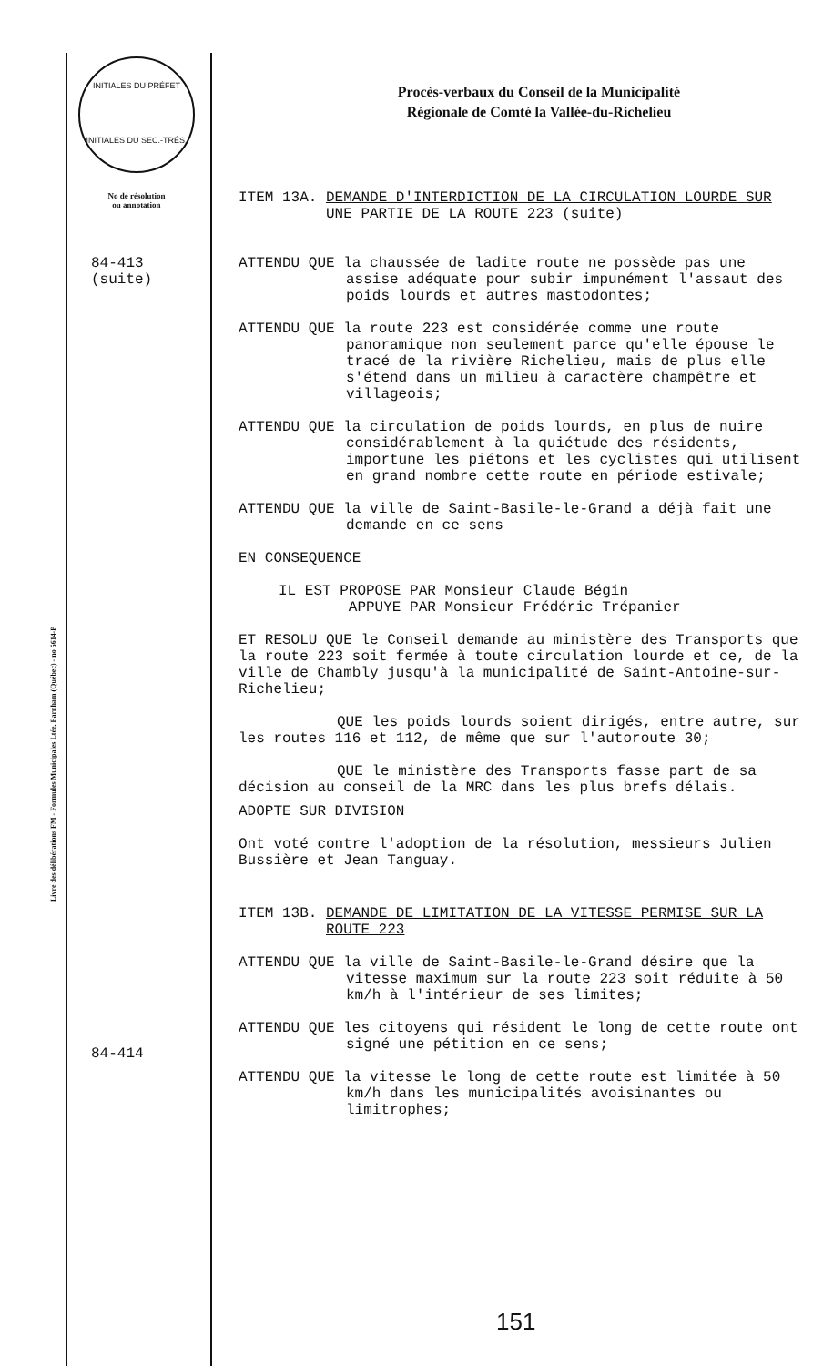INITIALES DU PRÉFET
INITIALES DU SEC.-TRÉS.
No de résolution
ou annotation
84-413
(suite)
84-414
Livre des délibérations FM - Formules Municipales Ltée, Farnham (Québec) - no 5614-P
Procès-verbaux du Conseil de la Municipalité
Régionale de Comté la Vallée-du-Richelieu
ITEM 13A. DEMANDE D'INTERDICTION DE LA CIRCULATION LOURDE SUR UNE PARTIE DE LA ROUTE 223 (suite)
ATTENDU QUE la chaussée de ladite route ne possède pas une assise adéquate pour subir impunément l'assaut des poids lourds et autres mastodontes;
ATTENDU QUE la route 223 est considérée comme une route panoramique non seulement parce qu'elle épouse le tracé de la rivière Richelieu, mais de plus elle s'étend dans un milieu à caractère champêtre et villageois;
ATTENDU QUE la circulation de poids lourds, en plus de nuire considérablement à la quiétude des résidents, importune les piétons et les cyclistes qui utilisent en grand nombre cette route en période estivale;
ATTENDU QUE la ville de Saint-Basile-le-Grand a déjà fait une demande en ce sens
EN CONSEQUENCE
IL EST PROPOSE PAR Monsieur Claude Bégin
APPUYE PAR Monsieur Frédéric Trépanier
ET RESOLU QUE le Conseil demande au ministère des Transports que la route 223 soit fermée à toute circulation lourde et ce, de la ville de Chambly jusqu'à la municipalité de Saint-Antoine-sur-Richelieu;
QUE les poids lourds soient dirigés, entre autre, sur les routes 116 et 112, de même que sur l'autoroute 30;
QUE le ministère des Transports fasse part de sa décision au conseil de la MRC dans les plus brefs délais.
ADOPTE SUR DIVISION
Ont voté contre l'adoption de la résolution, messieurs Julien Bussière et Jean Tanguay.
ITEM 13B. DEMANDE DE LIMITATION DE LA VITESSE PERMISE SUR LA ROUTE 223
ATTENDU QUE la ville de Saint-Basile-le-Grand désire que la vitesse maximum sur la route 223 soit réduite à 50 km/h à l'intérieur de ses limites;
ATTENDU QUE les citoyens qui résident le long de cette route ont signé une pétition en ce sens;
ATTENDU QUE la vitesse le long de cette route est limitée à 50 km/h dans les municipalités avoisinantes ou limitrophes;
151